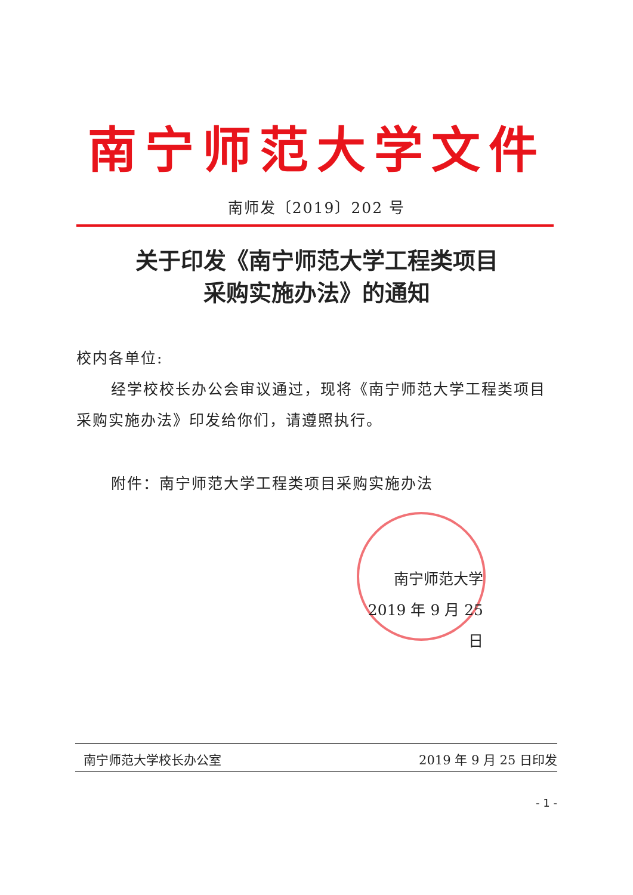南宁师范大学文件
南师发〔2019〕202 号
关于印发《南宁师范大学工程类项目
采购实施办法》的通知
校内各单位:
经学校校长办公会审议通过，现将《南宁师范大学工程类项目采购实施办法》印发给你们，请遵照执行。
附件：南宁师范大学工程类项目采购实施办法
南宁师范大学
2019 年 9 月 25 日
南宁师范大学校长办公室 2019 年 9 月 25 日印发
- 1 -